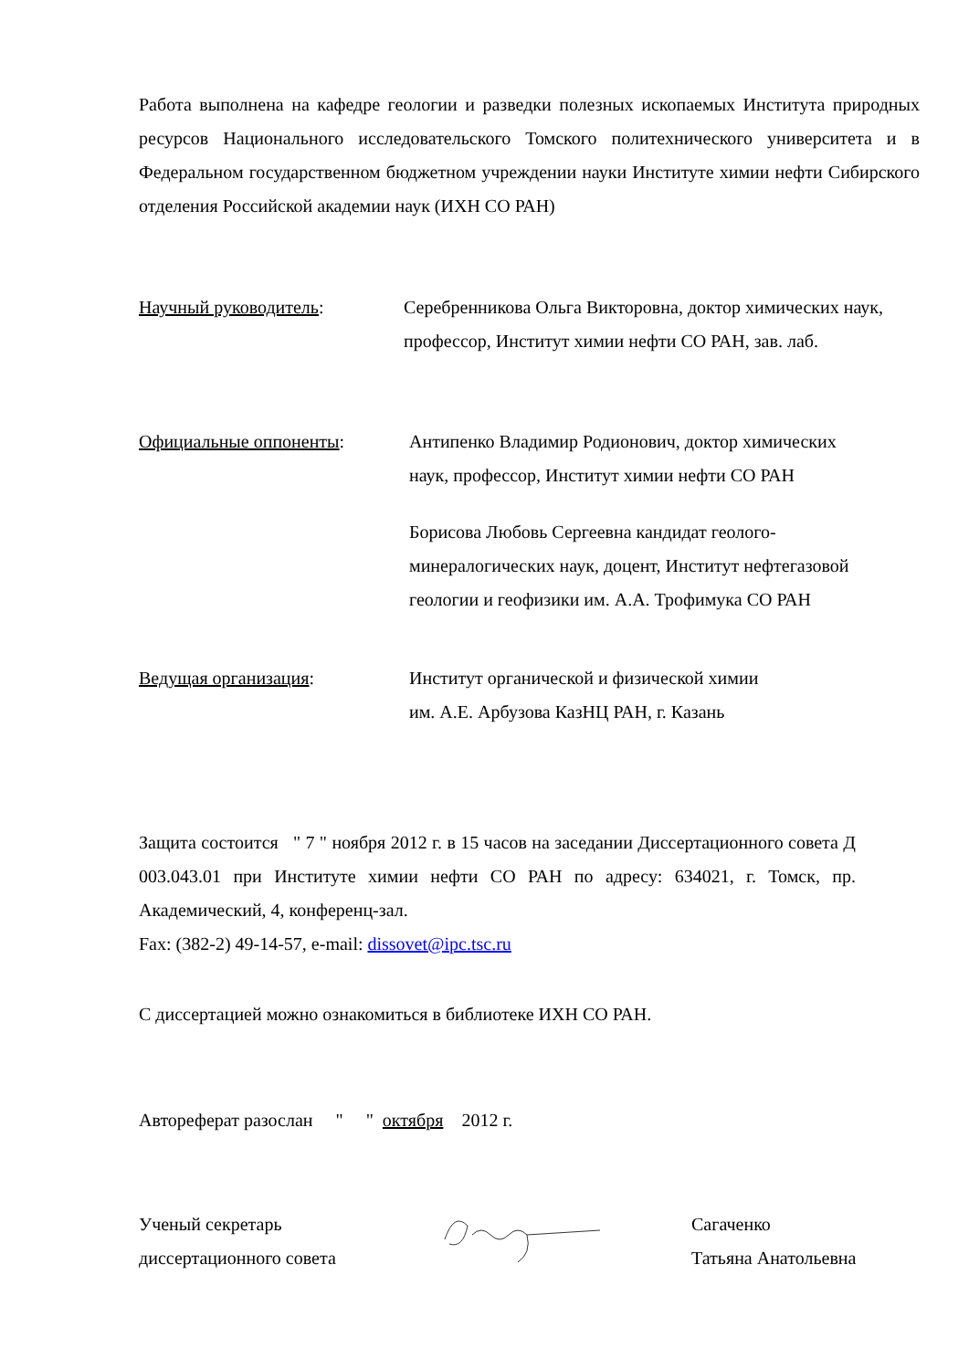Работа выполнена на кафедре геологии и разведки полезных ископаемых Института природных ресурсов Национального исследовательского Томского политехнического университета и в Федеральном государственном бюджетном учреждении науки Институте химии нефти Сибирского отделения Российской академии наук (ИХН СО РАН)
Научный руководитель: Серебренникова Ольга Викторовна, доктор химических наук,
профессор, Институт химии нефти СО РАН, зав. лаб.
Официальные оппоненты: Антипенко Владимир Родионович, доктор химических
наук, профессор, Институт химии нефти СО РАН
Борисова Любовь Сергеевна кандидат геолого-
минералогических наук, доцент, Институт нефтегазовой
геологии и геофизики им. А.А. Трофимука СО РАН
Ведущая организация: Институт органической и физической химии
им. А.Е. Арбузова КазНЦ РАН, г. Казань
Защита состоится " 7 " ноября 2012 г. в 15 часов на заседании Диссертационного совета Д 003.043.01 при Институте химии нефти СО РАН по адресу: 634021, г. Томск, пр. Академический, 4, конференц-зал.
Fax: (382-2) 49-14-57, e-mail: dissovet@ipc.tsc.ru
С диссертацией можно ознакомиться в библиотеке ИХН СО РАН.
Автореферат разослан " " октября 2012 г.
Ученый секретарь
диссертационного совета
Сагаченко
Татьяна Анатольевна